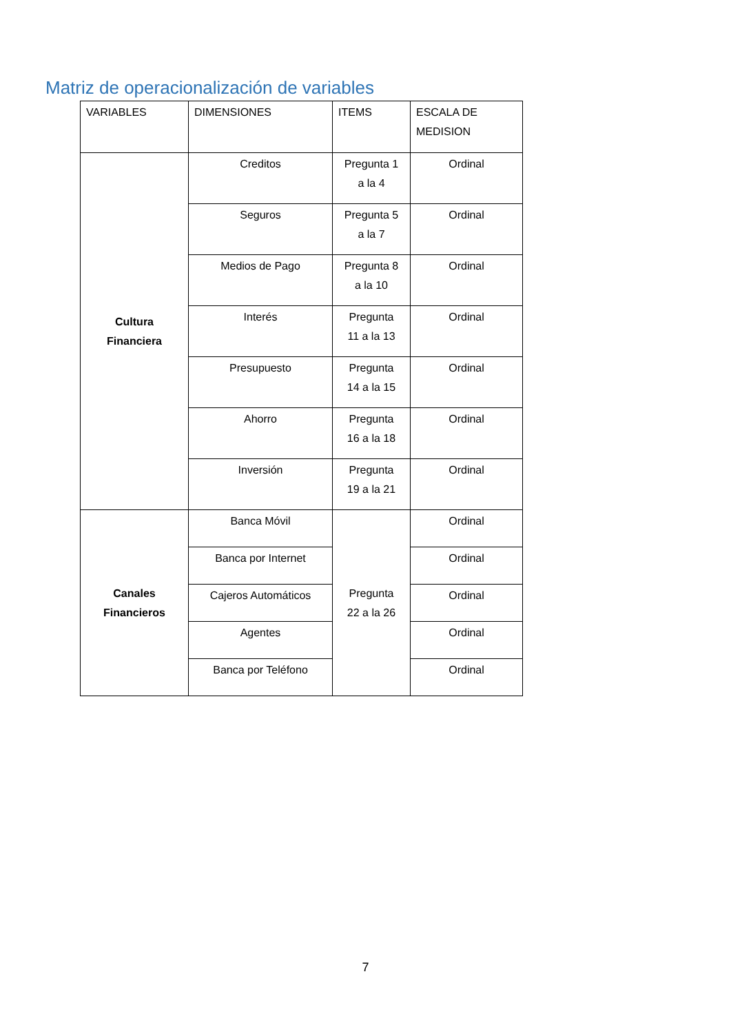Matriz de operacionalización de variables
| VARIABLES | DIMENSIONES | ITEMS | ESCALA DE MEDISION |
| Cultura Financiera | Creditos | Pregunta 1 a la 4 | Ordinal |
| | Seguros | Pregunta 5 a la 7 | Ordinal |
| | Medios de Pago | Pregunta 8 a la 10 | Ordinal |
| | Interés | Pregunta 11 a la 13 | Ordinal |
| | Presupuesto | Pregunta 14 a la 15 | Ordinal |
| | Ahorro | Pregunta 16 a la 18 | Ordinal |
| | Inversión | Pregunta 19 a la 21 | Ordinal |
| Canales Financieros | Banca Móvil | Pregunta 22 a la 26 | Ordinal |
| | Banca por Internet | | Ordinal |
| | Cajeros Automáticos | | Ordinal |
| | Agentes | | Ordinal |
| | Banca por Teléfono | | Ordinal |
7